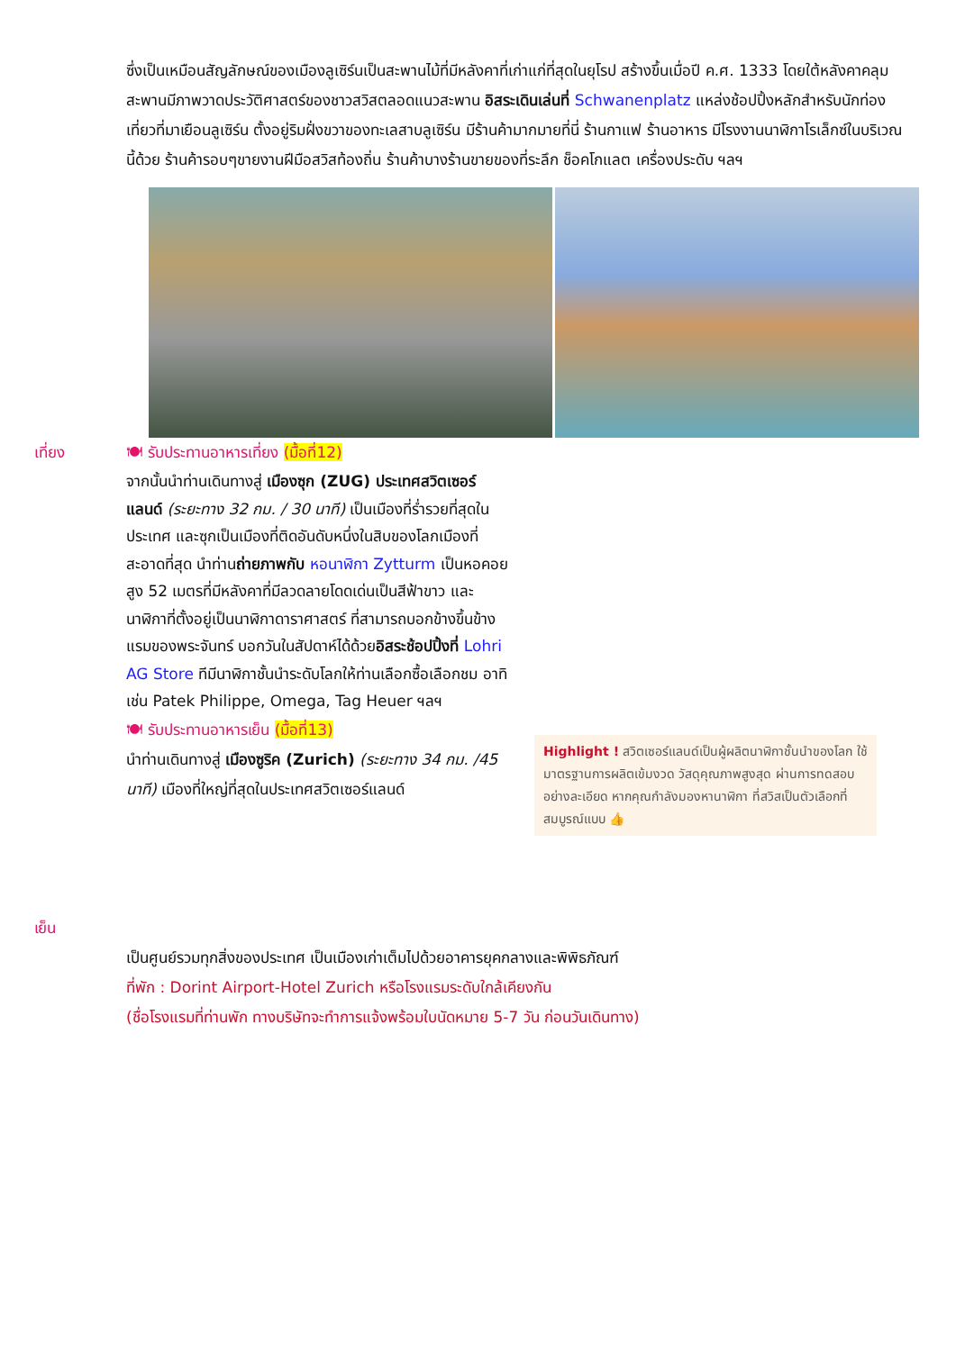ซึ่งเป็นเหมือนสัญลักษณ์ของเมืองลูเซิร์นเป็นสะพานไม้ที่มีหลังคาที่เก่าแก่ที่สุดในยุโรป สร้างขึ้นเมื่อปี ค.ศ. 1333 โดยใต้หลังคาคลุมสะพานมีภาพวาดประวัติศาสตร์ของชาวสวิสตลอดแนวสะพาน อิสระเดินเล่นที่ Schwanenplatz แหล่งช้อปปิ้งหลักสำหรับนักท่องเที่ยวที่มาเยือนลูเซิร์น ตั้งอยู่ริมฝั่งขวาของทะเลสาบลูเซิร์น มีร้านค้ามากมายที่นี่ ร้านกาแฟ ร้านอาหาร มีโรงงานนาฬิกาโรเล็กซ์ในบริเวณนี้ด้วย ร้านค้ารอบๆขายงานฝีมือสวิสท้องถิ่น ร้านค้าบางร้านขายของที่ระลึก ช็อคโกแลต เครื่องประดับ ฯลฯ
เที่ยง
เย็น
🍽 รับประทานอาหารเที่ยง (มื้อที่12)
จากนั้นนำท่านเดินทางสู่ เมืองซุก (ZUG) ประเทศสวิตเซอร์แลนด์ (ระยะทาง 32 กม. / 30 นาที) เป็นเมืองที่ร่ำรวยที่สุดในประเทศ และซุกเป็นเมืองที่ติดอันดับหนึ่งในสิบของโลกเมืองที่สะอาดที่สุด นำท่านถ่ายภาพกับ หอนาฬิกา Zytturm เป็นหอคอยสูง 52 เมตรที่มีหลังคาที่มีลวดลายโดดเด่นเป็นสีฟ้าขาว และนาฬิกาที่ตั้งอยู่เป็นนาฬิกาดาราศาสตร์ ที่สามารถบอกข้างขึ้นข้างแรมของพระจันทร์ บอกวันในสัปดาห์ได้ด้วยอิสระช้อปปิ้งที่ Lohri AG Store ทีมีนาฬิกาชั้นนำระดับโลกให้ท่านเลือกซื้อเลือกชม อาทิ เช่น Patek Philippe, Omega, Tag Heuer ฯลฯ
🍽 รับประทานอาหารเย็น (มื้อที่13)
นำท่านเดินทางสู่ เมืองซูริค (Zurich) (ระยะทาง 34 กม. /45 นาที) เมืองที่ใหญ่ที่สุดในประเทศสวิตเซอร์แลนด์
Highlight ! สวิตเซอร์แลนด์เป็นผู้ผลิตนาฬิกาชั้นนำของโลก ใช้มาตรฐานการผลิตเข้มงวด วัสดุคุณภาพสูงสุด ผ่านการทดสอบอย่างละเอียด หากคุณกำลังมองหานาฬิกา ที่สวิสเป็นตัวเลือกที่สมบูรณ์แบบ 👍
เป็นศูนย์รวมทุกสิ่งของประเทศ เป็นเมืองเก่าเต็มไปด้วยอาคารยุคกลางและพิพิธภัณฑ์
ที่พัก : Dorint Airport-Hotel Zurich หรือโรงแรมระดับใกล้เคียงกัน
(ชื่อโรงแรมที่ท่านพัก ทางบริษัทจะทำการแจ้งพร้อมใบนัดหมาย 5-7 วัน ก่อนวันเดินทาง)